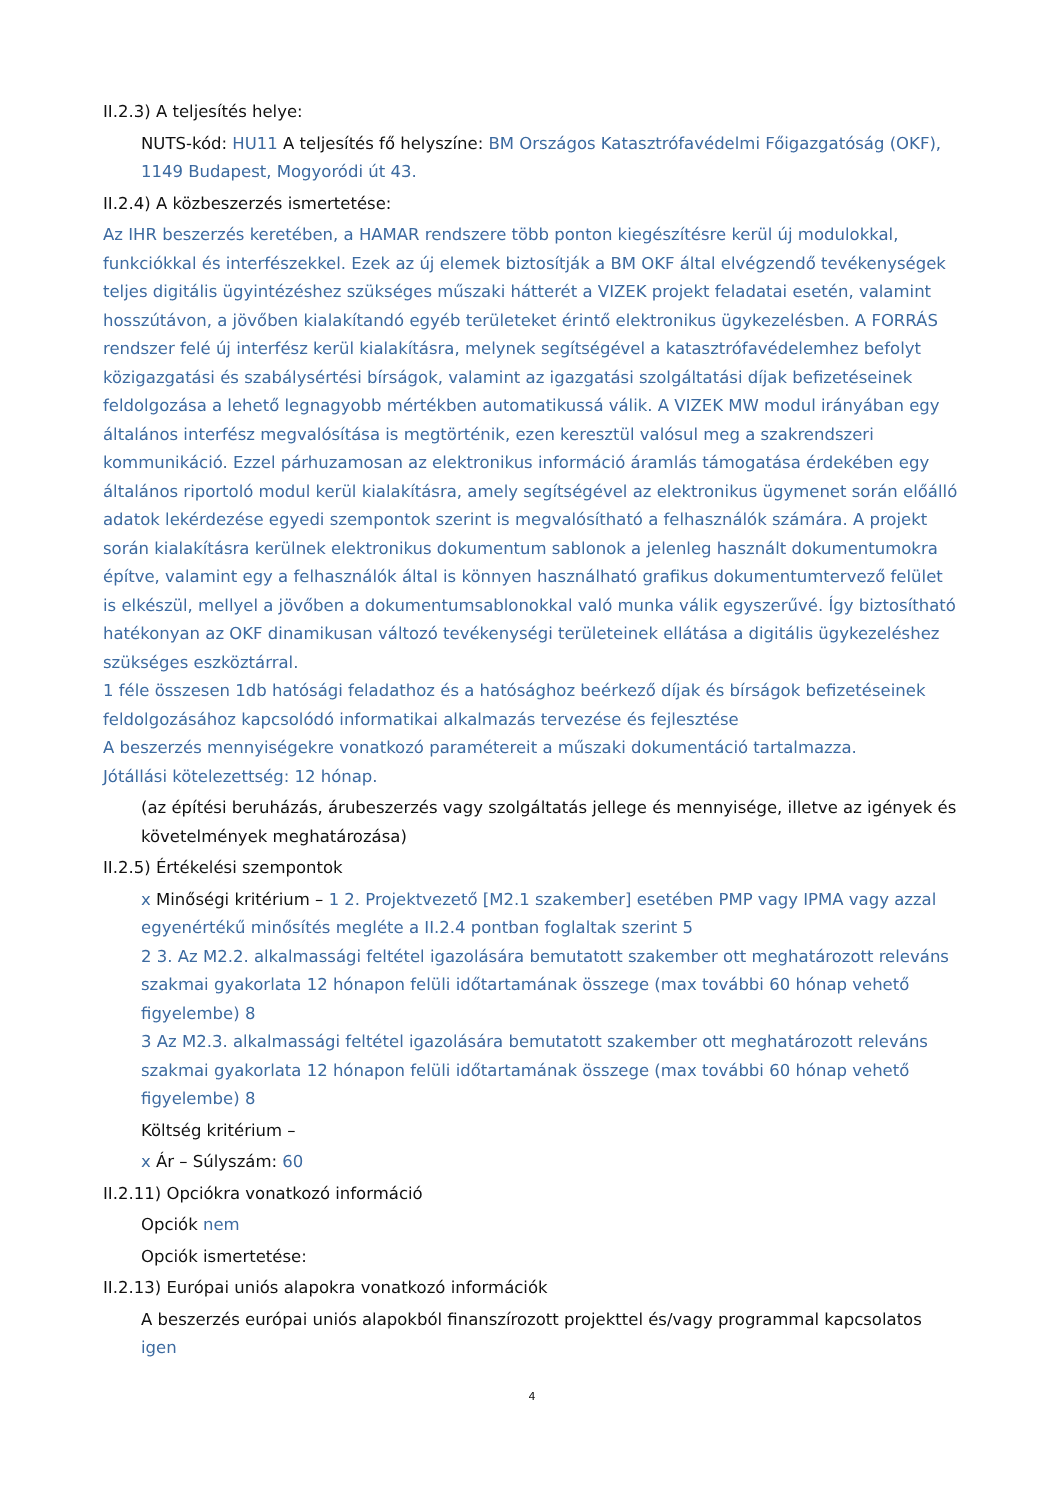II.2.3) A teljesítés helye:
NUTS-kód: HU11 A teljesítés fő helyszíne: BM Országos Katasztrófavédelmi Főigazgatóság (OKF), 1149 Budapest, Mogyoródi út 43.
II.2.4) A közbeszerzés ismertetése:
Az IHR beszerzés keretében, a HAMAR rendszere több ponton kiegészítésre kerül új modulokkal, funkciókkal és interfészekkel. Ezek az új elemek biztosítják a BM OKF által elvégzendő tevékenységek teljes digitális ügyintézéshez szükséges műszaki hátterét a VIZEK projekt feladatai esetén, valamint hosszútávon, a jövőben kialakítandó egyéb területeket érintő elektronikus ügykezelésben. A FORRÁS rendszer felé új interfész kerül kialakításra, melynek segítségével a katasztrófavédelemhez befolyt közigazgatási és szabálysértési bírságok, valamint az igazgatási szolgáltatási díjak befizetéseinek feldolgozása a lehető legnagyobb mértékben automatikussá válik. A VIZEK MW modul irányában egy általános interfész megvalósítása is megtörténik, ezen keresztül valósul meg a szakrendszeri kommunikáció. Ezzel párhuzamosan az elektronikus információ áramlás támogatása érdekében egy általános riportoló modul kerül kialakításra, amely segítségével az elektronikus ügymenet során előálló adatok lekérdezése egyedi szempontok szerint is megvalósítható a felhasználók számára. A projekt során kialakításra kerülnek elektronikus dokumentum sablonok a jelenleg használt dokumentumokra építve, valamint egy a felhasználók által is könnyen használható grafikus dokumentumtervező felület is elkészül, mellyel a jövőben a dokumentumsablonokkal való munka válik egyszerűvé. Így biztosítható hatékonyan az OKF dinamikusan változó tevékenységi területeinek ellátása a digitális ügykezeléshez szükséges eszköztárral.
1 féle összesen 1db hatósági feladathoz és a hatósághoz beérkező díjak és bírságok befizetéseinek feldolgozásához kapcsolódó informatikai alkalmazás tervezése és fejlesztése
A beszerzés mennyiségekre vonatkozó paramétereit a műszaki dokumentáció tartalmazza.
Jótállási kötelezettség: 12 hónap.
(az építési beruházás, árubeszerzés vagy szolgáltatás jellege és mennyisége, illetve az igények és követelmények meghatározása)
II.2.5) Értékelési szempontok
x Minőségi kritérium – 1 2. Projektvezető [M2.1 szakember] esetében PMP vagy IPMA vagy azzal egyenértékű minősítés megléte a II.2.4 pontban foglaltak szerint 5
2 3. Az M2.2. alkalmassági feltétel igazolására bemutatott szakember ott meghatározott releváns szakmai gyakorlata 12 hónapon felüli időtartamának összege (max további 60 hónap vehető figyelembe) 8
3 Az M2.3. alkalmassági feltétel igazolására bemutatott szakember ott meghatározott releváns szakmai gyakorlata 12 hónapon felüli időtartamának összege (max további 60 hónap vehető figyelembe) 8
Költség kritérium –
x Ár – Súlyszám: 60
II.2.11) Opciókra vonatkozó információ
Opciók nem
Opciók ismertetése:
II.2.13) Európai uniós alapokra vonatkozó információk
A beszerzés európai uniós alapokból finanszírozott projekttel és/vagy programmal kapcsolatos igen
4